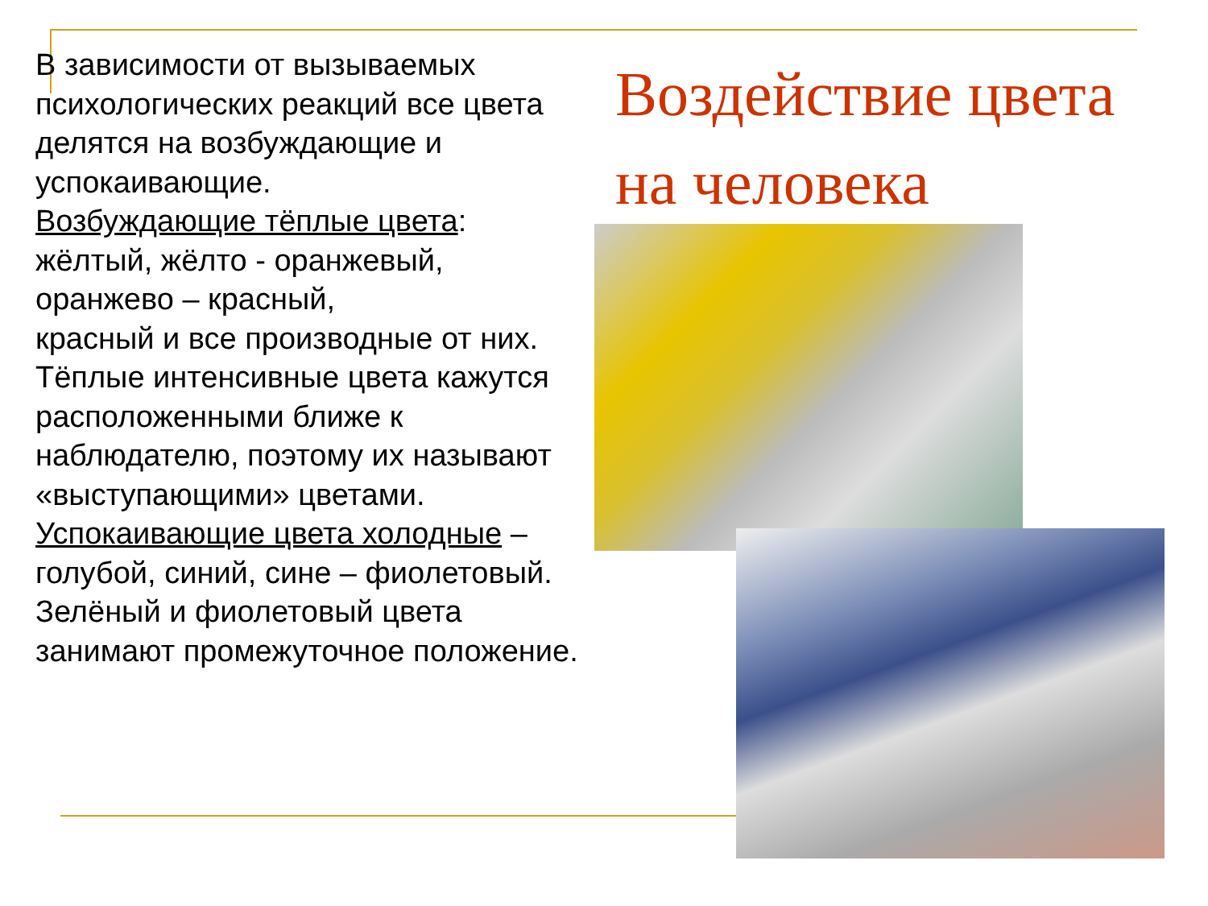В зависимости от вызываемых психологических реакций все цвета делятся на возбуждающие и успокаивающие.
Возбуждающие тёплые цвета: жёлтый, жёлто - оранжевый, оранжево – красный,
красный и все производные от них. Тёплые интенсивные цвета кажутся расположенными ближе к наблюдателю, поэтому их называют «выступающими» цветами.
Успокаивающие цвета холодные – голубой, синий, сине – фиолетовый. Зелёный и фиолетовый цвета занимают промежуточное положение.
Воздействие цвета на человека